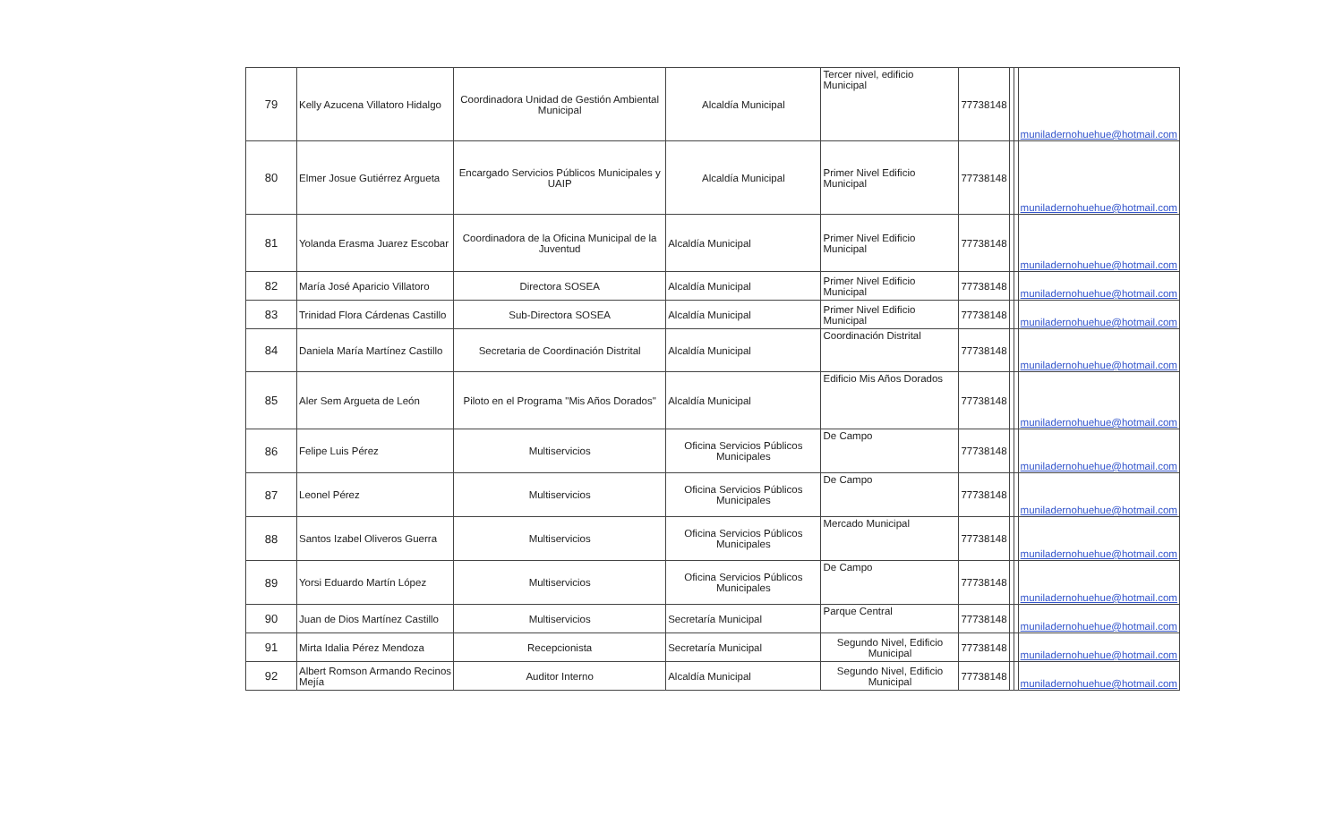| 79 | Kelly Azucena Villatoro Hidalgo | Coordinadora Unidad de Gestión Ambiental Municipal | Alcaldía Municipal | Tercer nivel, edificio Municipal | 77738148 | | | muniladernohuehue@hotmail.com |
| 80 | Elmer Josue Gutiérrez Argueta | Encargado Servicios Públicos Municipales y UAIP | Alcaldía Municipal | Primer Nivel Edificio Municipal | 77738148 | | | muniladernohuehue@hotmail.com |
| 81 | Yolanda Erasma Juarez Escobar | Coordinadora de la Oficina Municipal de la Juventud | Alcaldía Municipal | Primer Nivel Edificio Municipal | 77738148 | | | muniladernohuehue@hotmail.com |
| 82 | María José Aparicio Villatoro | Directora SOSEA | Alcaldía Municipal | Primer Nivel Edificio Municipal | 77738148 | | | muniladernohuehue@hotmail.com |
| 83 | Trinidad Flora Cárdenas Castillo | Sub-Directora SOSEA | Alcaldía Municipal | Primer Nivel Edificio Municipal | 77738148 | | | muniladernohuehue@hotmail.com |
| 84 | Daniela María Martínez Castillo | Secretaria de Coordinación Distrital | Alcaldía Municipal | Coordinación Distrital | 77738148 | | | muniladernohuehue@hotmail.com |
| 85 | Aler Sem Argueta de León | Piloto en el Programa "Mis Años Dorados" | Alcaldía Municipal | Edificio Mis Años Dorados | 77738148 | | | muniladernohuehue@hotmail.com |
| 86 | Felipe Luis Pérez | Multiservicios | Oficina Servicios Públicos Municipales | De Campo | 77738148 | | | muniladernohuehue@hotmail.com |
| 87 | Leonel Pérez | Multiservicios | Oficina Servicios Públicos Municipales | De Campo | 77738148 | | | muniladernohuehue@hotmail.com |
| 88 | Santos Izabel Oliveros Guerra | Multiservicios | Oficina Servicios Públicos Municipales | Mercado Municipal | 77738148 | | | muniladernohuehue@hotmail.com |
| 89 | Yorsi Eduardo Martín López | Multiservicios | Oficina Servicios Públicos Municipales | De Campo | 77738148 | | | muniladernohuehue@hotmail.com |
| 90 | Juan de Dios Martínez Castillo | Multiservicios | Secretaría Municipal | Parque Central | 77738148 | | | muniladernohuehue@hotmail.com |
| 91 | Mirta Idalia Pérez Mendoza | Recepcionista | Secretaría Municipal | Segundo Nivel, Edificio Municipal | 77738148 | | | muniladernohuehue@hotmail.com |
| 92 | Albert Romson Armando Recinos Mejía | Auditor Interno | Alcaldía Municipal | Segundo Nivel, Edificio Municipal | 77738148 | | | muniladernohuehue@hotmail.com |